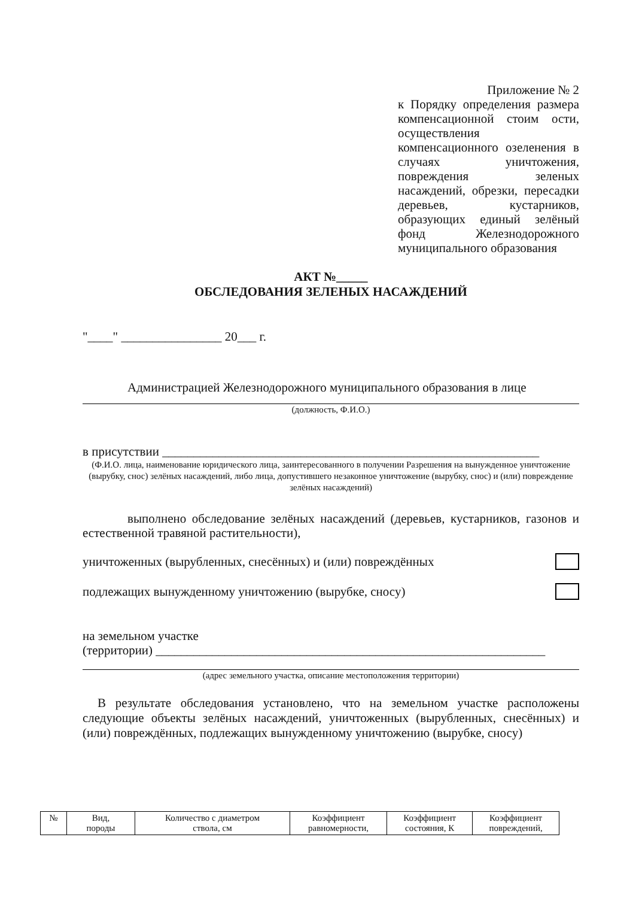Приложение № 2
к Порядку определения размера компенсационной стоим ости, осуществления компенсационного озеленения в случаях уничтожения, повреждения зеленых насаждений, обрезки, пересадки деревьев, кустарников, образующих единый зелёный фонд Железнодорожного муниципального образования
АКТ №_____
ОБСЛЕДОВАНИЯ ЗЕЛЕНЫХ НАСАЖДЕНИЙ
"____" ________________ 20___ г.
Администрацией Железнодорожного муниципального образования в лице
(должность, Ф.И.О.)
в присутствии ____________________________________________________________
(Ф.И.О. лица, наименование юридического лица, заинтересованного в получении Разрешения на вынужденное уничтожение (вырубку, снос) зелёных насаждений, либо лица, допустившего незаконное уничтожение (вырубку, снос) и (или) повреждение зелёных насаждений)
выполнено обследование зелёных насаждений (деревьев, кустарников, газонов и естественной травяной растительности),
уничтоженных (вырубленных, снесённых) и (или) повреждённых
подлежащих вынужденному уничтожению (вырубке, сносу)
на земельном участке
(территории) ______________________________________________________________
(адрес земельного участка, описание местоположения территории)
В результате обследования установлено, что на земельном участке расположены следующие объекты зелёных насаждений, уничтоженных (вырубленных, снесённых) и (или) повреждённых, подлежащих вынужденному уничтожению (вырубке, сносу)
| № | Вид, породы | Количество с диаметром ствола, см | Коэффициент равномерности, | Коэффициент состояния, К | Коэффициент повреждений, |